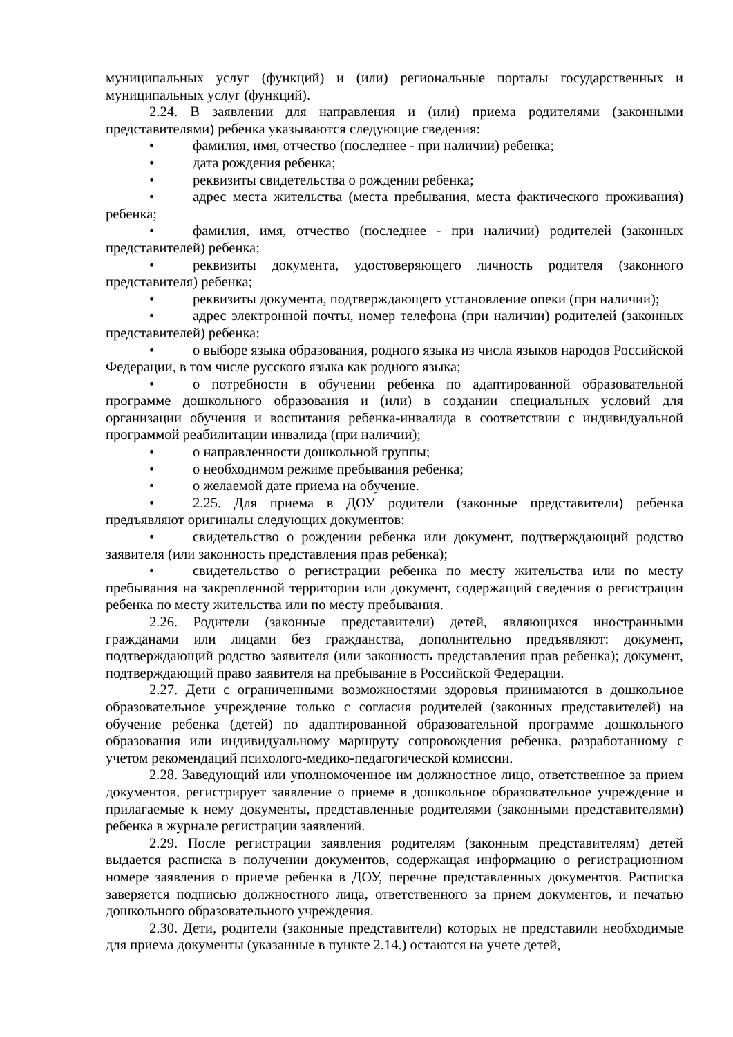муниципальных услуг (функций) и (или) региональные порталы государственных и муниципальных услуг (функций).
2.24. В заявлении для направления и (или) приема родителями (законными представителями) ребенка указываются следующие сведения:
• фамилия, имя, отчество (последнее - при наличии) ребенка;
• дата рождения ребенка;
• реквизиты свидетельства о рождении ребенка;
• адрес места жительства (места пребывания, места фактического проживания) ребенка;
• фамилия, имя, отчество (последнее - при наличии) родителей (законных представителей) ребенка;
• реквизиты документа, удостоверяющего личность родителя (законного представителя) ребенка;
• реквизиты документа, подтверждающего установление опеки (при наличии);
• адрес электронной почты, номер телефона (при наличии) родителей (законных представителей) ребенка;
• о выборе языка образования, родного языка из числа языков народов Российской Федерации, в том числе русского языка как родного языка;
• о потребности в обучении ребенка по адаптированной образовательной программе дошкольного образования и (или) в создании специальных условий для организации обучения и воспитания ребенка-инвалида в соответствии с индивидуальной программой реабилитации инвалида (при наличии);
• о направленности дошкольной группы;
• о необходимом режиме пребывания ребенка;
• о желаемой дате приема на обучение.
• 2.25. Для приема в ДОУ родители (законные представители) ребенка предъявляют оригиналы следующих документов:
• свидетельство о рождении ребенка или документ, подтверждающий родство заявителя (или законность представления прав ребенка);
• свидетельство о регистрации ребенка по месту жительства или по месту пребывания на закрепленной территории или документ, содержащий сведения о регистрации ребенка по месту жительства или по месту пребывания.
2.26. Родители (законные представители) детей, являющихся иностранными гражданами или лицами без гражданства, дополнительно предъявляют: документ, подтверждающий родство заявителя (или законность представления прав ребенка); документ, подтверждающий право заявителя на пребывание в Российской Федерации.
2.27. Дети с ограниченными возможностями здоровья принимаются в дошкольное образовательное учреждение только с согласия родителей (законных представителей) на обучение ребенка (детей) по адаптированной образовательной программе дошкольного образования или индивидуальному маршруту сопровождения ребенка, разработанному с учетом рекомендаций психолого-медико-педагогической комиссии.
2.28. Заведующий или уполномоченное им должностное лицо, ответственное за прием документов, регистрирует заявление о приеме в дошкольное образовательное учреждение и прилагаемые к нему документы, представленные родителями (законными представителями) ребенка в журнале регистрации заявлений.
2.29. После регистрации заявления родителям (законным представителям) детей выдается расписка в получении документов, содержащая информацию о регистрационном номере заявления о приеме ребенка в ДОУ, перечне представленных документов. Расписка заверяется подписью должностного лица, ответственного за прием документов, и печатью дошкольного образовательного учреждения.
2.30. Дети, родители (законные представители) которых не представили необходимые для приема документы (указанные в пункте 2.14.) остаются на учете детей,